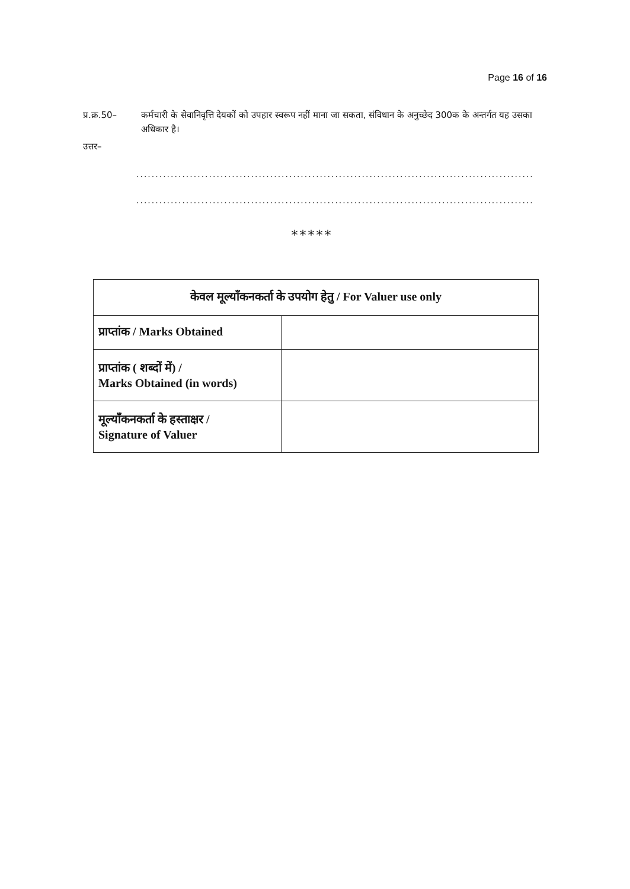Page 16 of 16
प्र.क्र.50–
कर्मचारी के सेवानिवृत्ति देयकों को उपहार स्वरूप नहीं माना जा सकता, संविधान के अनुच्छेद 300क के अन्तर्गत यह उसका अधिकार है।
उत्तर–
..............................................................................................................
..............................................................................................................
*****
| केवल मूल्याँकनकर्ता के उपयोग हेतु / For Valuer use only | |
| --- | --- |
| प्राप्तांक / Marks Obtained | |
| प्राप्तांक ( शब्दों में) / Marks Obtained (in words) | |
| मूल्याँकनकर्ता के हस्ताक्षर / Signature of Valuer | |